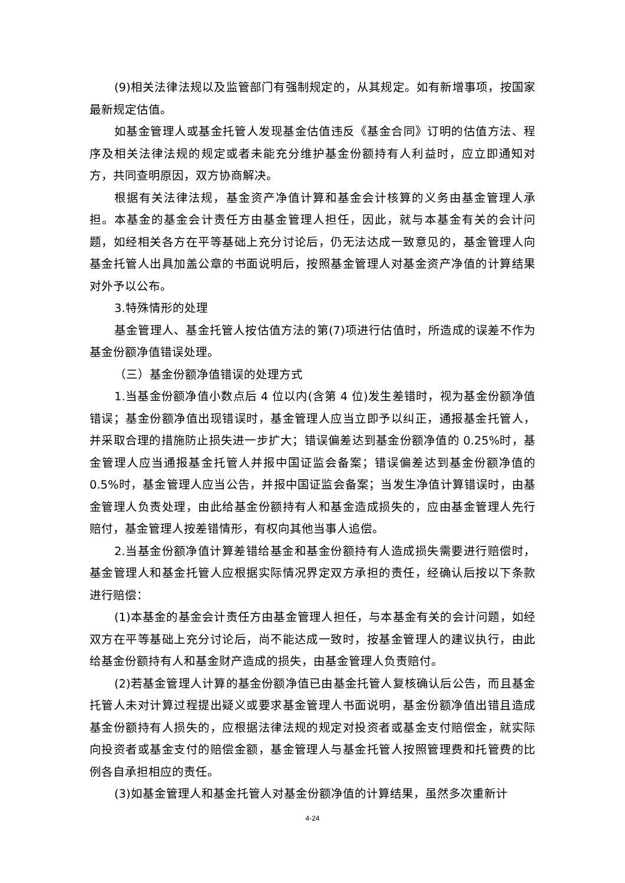(9)相关法律法规以及监管部门有强制规定的，从其规定。如有新增事项，按国家最新规定估值。
如基金管理人或基金托管人发现基金估值违反《基金合同》订明的估值方法、程序及相关法律法规的规定或者未能充分维护基金份额持有人利益时，应立即通知对方，共同查明原因，双方协商解决。
根据有关法律法规，基金资产净值计算和基金会计核算的义务由基金管理人承担。本基金的基金会计责任方由基金管理人担任，因此，就与本基金有关的会计问题，如经相关各方在平等基础上充分讨论后，仍无法达成一致意见的，基金管理人向基金托管人出具加盖公章的书面说明后，按照基金管理人对基金资产净值的计算结果对外予以公布。
3.特殊情形的处理
基金管理人、基金托管人按估值方法的第(7)项进行估值时，所造成的误差不作为基金份额净值错误处理。
（三）基金份额净值错误的处理方式
1.当基金份额净值小数点后 4 位以内(含第 4 位)发生差错时，视为基金份额净值错误；基金份额净值出现错误时，基金管理人应当立即予以纠正，通报基金托管人，并采取合理的措施防止损失进一步扩大；错误偏差达到基金份额净值的 0.25%时，基金管理人应当通报基金托管人并报中国证监会备案；错误偏差达到基金份额净值的 0.5%时，基金管理人应当公告，并报中国证监会备案；当发生净值计算错误时，由基金管理人负责处理，由此给基金份额持有人和基金造成损失的，应由基金管理人先行赔付，基金管理人按差错情形，有权向其他当事人追偿。
2.当基金份额净值计算差错给基金和基金份额持有人造成损失需要进行赔偿时，基金管理人和基金托管人应根据实际情况界定双方承担的责任，经确认后按以下条款进行赔偿：
(1)本基金的基金会计责任方由基金管理人担任，与本基金有关的会计问题，如经双方在平等基础上充分讨论后，尚不能达成一致时，按基金管理人的建议执行，由此给基金份额持有人和基金财产造成的损失，由基金管理人负责赔付。
(2)若基金管理人计算的基金份额净值已由基金托管人复核确认后公告，而且基金托管人未对计算过程提出疑义或要求基金管理人书面说明，基金份额净值出错且造成基金份额持有人损失的，应根据法律法规的规定对投资者或基金支付赔偿金，就实际向投资者或基金支付的赔偿金额，基金管理人与基金托管人按照管理费和托管费的比例各自承担相应的责任。
(3)如基金管理人和基金托管人对基金份额净值的计算结果，虽然多次重新计
4-24